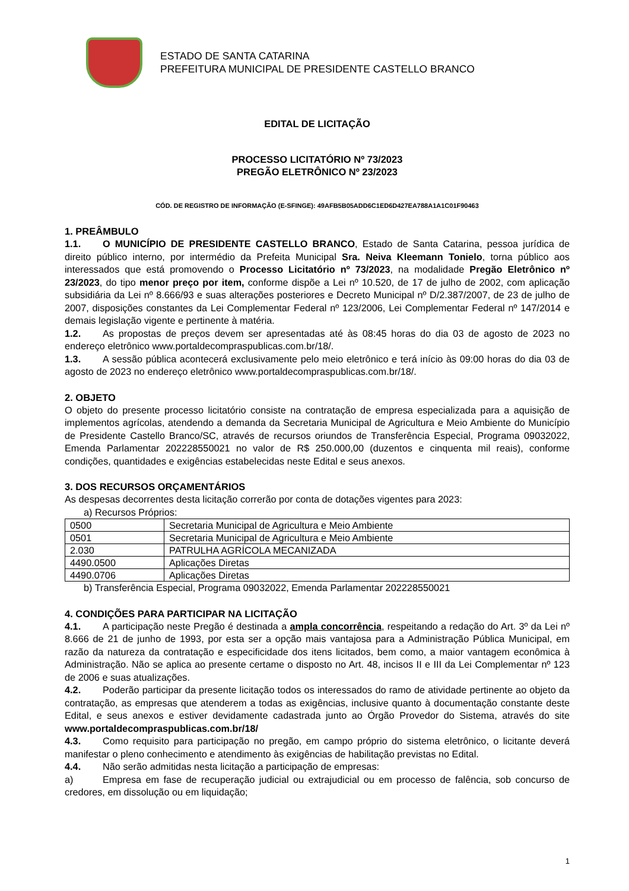ESTADO DE SANTA CATARINA
PREFEITURA MUNICIPAL DE PRESIDENTE CASTELLO BRANCO
EDITAL DE LICITAÇÃO
PROCESSO LICITATÓRIO Nº 73/2023
PREGÃO ELETRÔNICO Nº 23/2023
CÓD. DE REGISTRO DE INFORMAÇÃO (E-SFINGE): 49AFB5B05ADD6C1ED6D427EA788A1A1C01F90463
1. PREÂMBULO
1.1. O MUNICÍPIO DE PRESIDENTE CASTELLO BRANCO, Estado de Santa Catarina, pessoa jurídica de direito público interno, por intermédio da Prefeita Municipal Sra. Neiva Kleemann Tonielo, torna público aos interessados que está promovendo o Processo Licitatório nº 73/2023, na modalidade Pregão Eletrônico nº 23/2023, do tipo menor preço por item, conforme dispõe a Lei nº 10.520, de 17 de julho de 2002, com aplicação subsidiária da Lei nº 8.666/93 e suas alterações posteriores e Decreto Municipal nº D/2.387/2007, de 23 de julho de 2007, disposições constantes da Lei Complementar Federal nº 123/2006, Lei Complementar Federal nº 147/2014 e demais legislação vigente e pertinente à matéria.
1.2. As propostas de preços devem ser apresentadas até às 08:45 horas do dia 03 de agosto de 2023 no endereço eletrônico www.portaldecompraspublicas.com.br/18/.
1.3. A sessão pública acontecerá exclusivamente pelo meio eletrônico e terá início às 09:00 horas do dia 03 de agosto de 2023 no endereço eletrônico www.portaldecompraspublicas.com.br/18/.
2. OBJETO
O objeto do presente processo licitatório consiste na contratação de empresa especializada para a aquisição de implementos agrícolas, atendendo a demanda da Secretaria Municipal de Agricultura e Meio Ambiente do Município de Presidente Castello Branco/SC, através de recursos oriundos de Transferência Especial, Programa 09032022, Emenda Parlamentar 202228550021 no valor de R$ 250.000,00 (duzentos e cinquenta mil reais), conforme condições, quantidades e exigências estabelecidas neste Edital e seus anexos.
3. DOS RECURSOS ORÇAMENTÁRIOS
As despesas decorrentes desta licitação correrão por conta de dotações vigentes para 2023:
a) Recursos Próprios:
| 0500 | Secretaria Municipal de Agricultura e Meio Ambiente |
| 0501 | Secretaria Municipal de Agricultura e Meio Ambiente |
| 2.030 | PATRULHA AGRÍCOLA MECANIZADA |
| 4490.0500 | Aplicações Diretas |
| 4490.0706 | Aplicações Diretas |
b) Transferência Especial, Programa 09032022, Emenda Parlamentar 202228550021
4. CONDIÇÕES PARA PARTICIPAR NA LICITAÇÃO
4.1. A participação neste Pregão é destinada a ampla concorrência, respeitando a redação do Art. 3º da Lei nº 8.666 de 21 de junho de 1993, por esta ser a opção mais vantajosa para a Administração Pública Municipal, em razão da natureza da contratação e especificidade dos itens licitados, bem como, a maior vantagem econômica à Administração. Não se aplica ao presente certame o disposto no Art. 48, incisos II e III da Lei Complementar nº 123 de 2006 e suas atualizações.
4.2. Poderão participar da presente licitação todos os interessados do ramo de atividade pertinente ao objeto da contratação, as empresas que atenderem a todas as exigências, inclusive quanto à documentação constante deste Edital, e seus anexos e estiver devidamente cadastrada junto ao Órgão Provedor do Sistema, através do site www.portaldecompraspublicas.com.br/18/
4.3. Como requisito para participação no pregão, em campo próprio do sistema eletrônico, o licitante deverá manifestar o pleno conhecimento e atendimento às exigências de habilitação previstas no Edital.
4.4. Não serão admitidas nesta licitação a participação de empresas:
a) Empresa em fase de recuperação judicial ou extrajudicial ou em processo de falência, sob concurso de credores, em dissolução ou em liquidação;
1